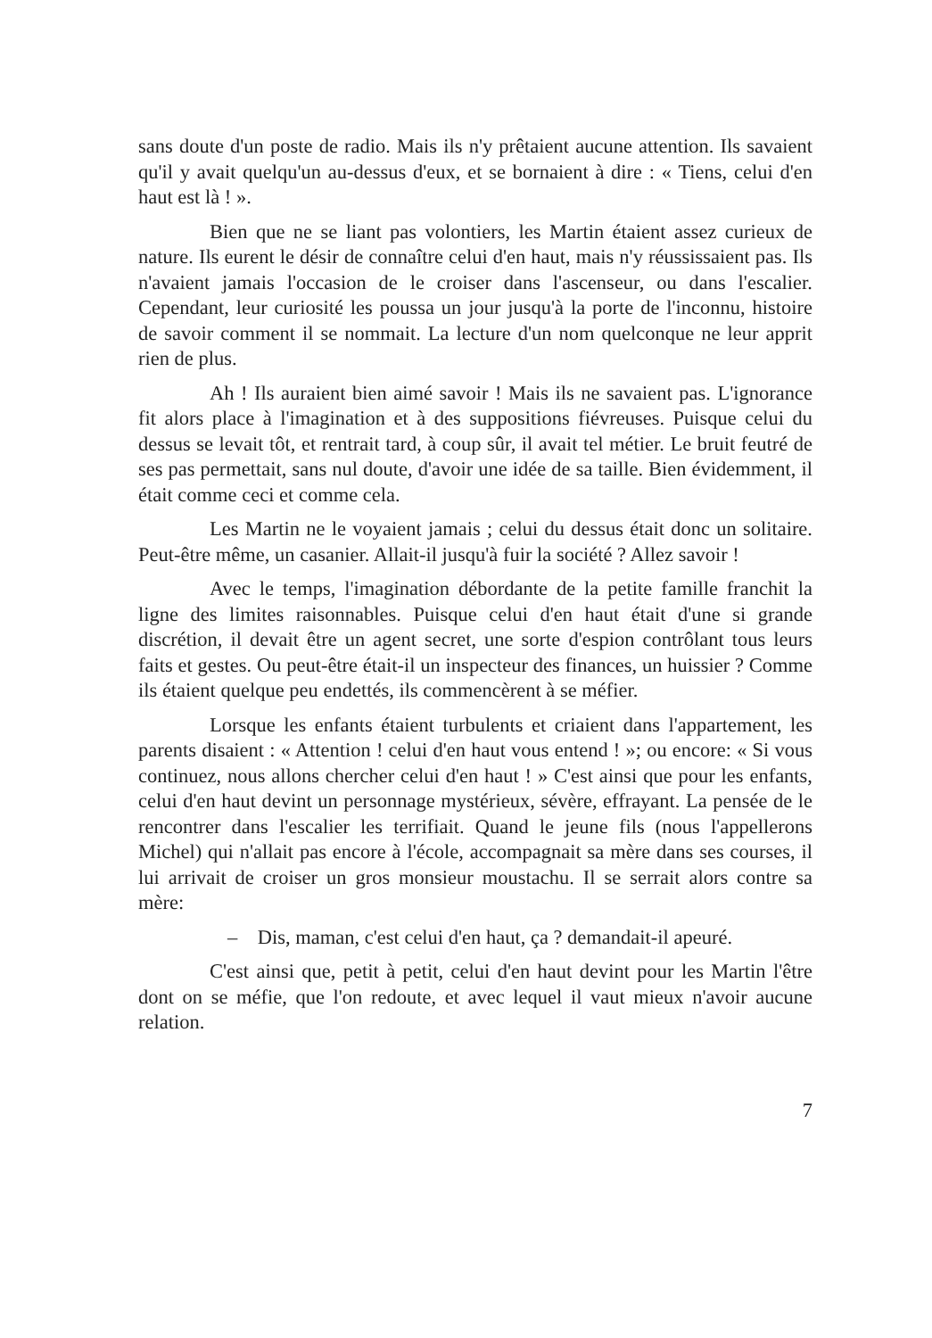sans doute d'un poste de radio. Mais ils n'y prêtaient aucune attention. Ils savaient qu'il y avait quelqu'un au-dessus d'eux, et se bornaient à dire : « Tiens, celui d'en haut est là ! ».
Bien que ne se liant pas volontiers, les Martin étaient assez curieux de nature. Ils eurent le désir de connaître celui d'en haut, mais n'y réussissaient pas. Ils n'avaient jamais l'occasion de le croiser dans l'ascenseur, ou dans l'escalier. Cependant, leur curiosité les poussa un jour jusqu'à la porte de l'inconnu, histoire de savoir comment il se nommait. La lecture d'un nom quelconque ne leur apprit rien de plus.
Ah ! Ils auraient bien aimé savoir ! Mais ils ne savaient pas. L'ignorance fit alors place à l'imagination et à des suppositions fiévreuses. Puisque celui du dessus se levait tôt, et rentrait tard, à coup sûr, il avait tel métier. Le bruit feutré de ses pas permettait, sans nul doute, d'avoir une idée de sa taille. Bien évidemment, il était comme ceci et comme cela.
Les Martin ne le voyaient jamais ; celui du dessus était donc un solitaire. Peut-être même, un casanier. Allait-il jusqu'à fuir la société ? Allez savoir !
Avec le temps, l'imagination débordante de la petite famille franchit la ligne des limites raisonnables. Puisque celui d'en haut était d'une si grande discrétion, il devait être un agent secret, une sorte d'espion contrôlant tous leurs faits et gestes. Ou peut-être était-il un inspecteur des finances, un huissier ? Comme ils étaient quelque peu endettés, ils commencèrent à se méfier.
Lorsque les enfants étaient turbulents et criaient dans l'appartement, les parents disaient : « Attention ! celui d'en haut vous entend ! »; ou encore: « Si vous continuez, nous allons chercher celui d'en haut ! » C'est ainsi que pour les enfants, celui d'en haut devint un personnage mystérieux, sévère, effrayant. La pensée de le rencontrer dans l'escalier les terrifiait. Quand le jeune fils (nous l'appellerons Michel) qui n'allait pas encore à l'école, accompagnait sa mère dans ses courses, il lui arrivait de croiser un gros monsieur moustachu. Il se serrait alors contre sa mère:
– Dis, maman, c'est celui d'en haut, ça ? demandait-il apeuré.
C'est ainsi que, petit à petit, celui d'en haut devint pour les Martin l'être dont on se méfie, que l'on redoute, et avec lequel il vaut mieux n'avoir aucune relation.
7